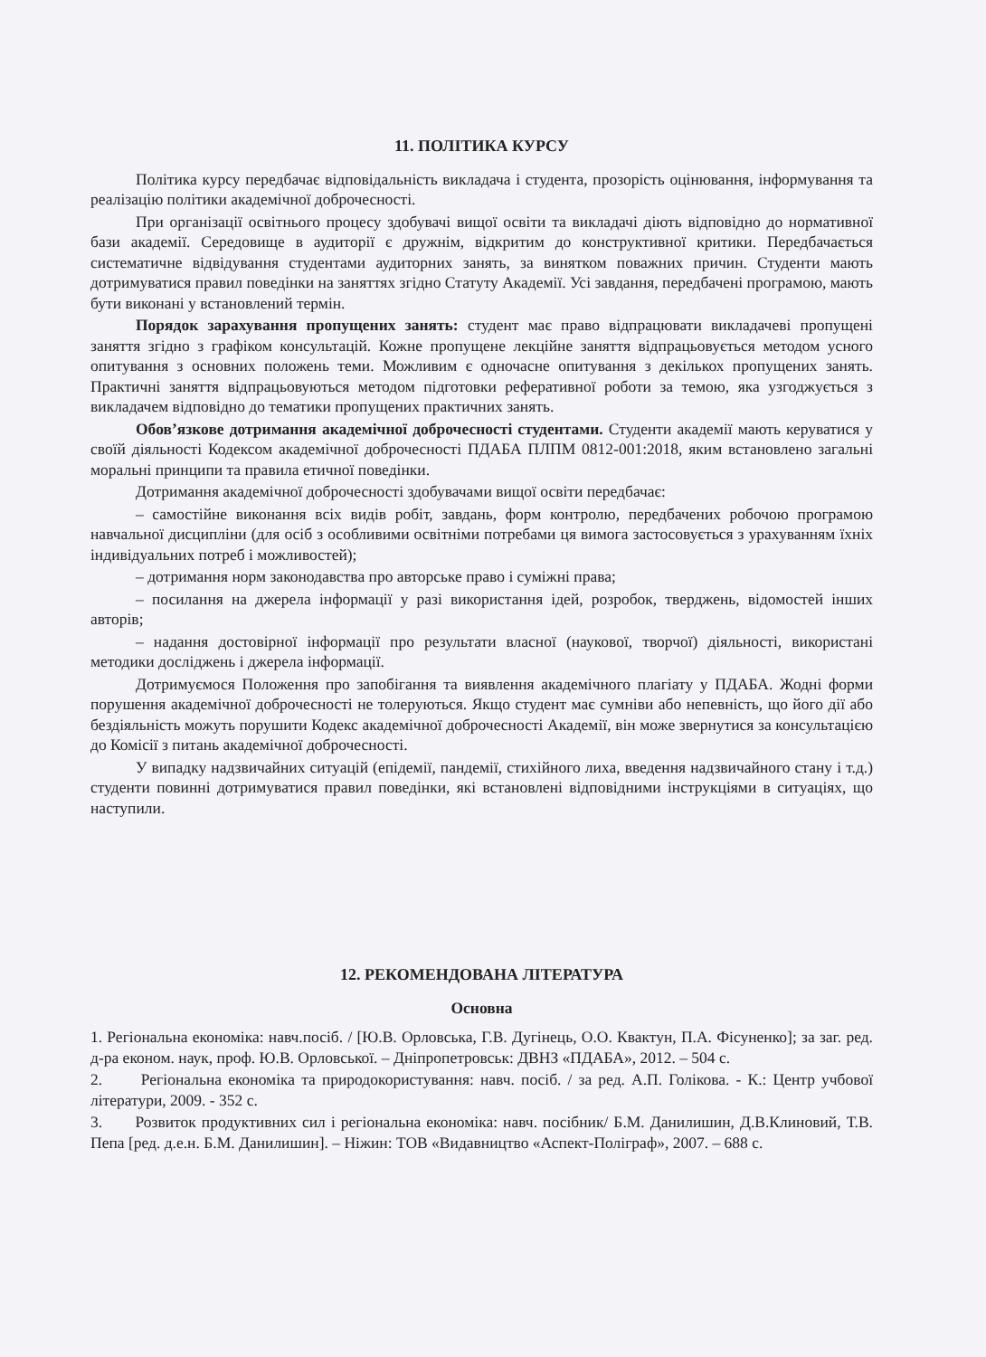11. ПОЛІТИКА КУРСУ
Політика курсу передбачає відповідальність викладача і студента, прозорість оцінювання, інформування та реалізацію політики академічної доброчесності.
При організації освітнього процесу здобувачі вищої освіти та викладачі діють відповідно до нормативної бази академії. Середовище в аудиторії є дружнім, відкритим до конструктивної критики. Передбачається систематичне відвідування студентами аудиторних занять, за винятком поважних причин. Студенти мають дотримуватися правил поведінки на заняттях згідно Статуту Академії. Усі завдання, передбачені програмою, мають бути виконані у встановлений термін.
Порядок зарахування пропущених занять: студент має право відпрацювати викладачеві пропущені заняття згідно з графіком консультацій. Кожне пропущене лекційне заняття відпрацьовується методом усного опитування з основних положень теми. Можливим є одночасне опитування з декількох пропущених занять. Практичні заняття відпрацьовуються методом підготовки реферативної роботи за темою, яка узгоджується з викладачем відповідно до тематики пропущених практичних занять.
Обов’язкове дотримання академічної доброчесності студентами. Студенти академії мають керуватися у своїй діяльності Кодексом академічної доброчесності ПДАБА ПЛПМ 0812-001:2018, яким встановлено загальні моральні принципи та правила етичної поведінки.
Дотримання академічної доброчесності здобувачами вищої освіти передбачає:
– самостійне виконання всіх видів робіт, завдань, форм контролю, передбачених робочою програмою навчальної дисципліни (для осіб з особливими освітніми потребами ця вимога застосовується з урахуванням їхніх індивідуальних потреб і можливостей);
– дотримання норм законодавства про авторське право і суміжні права;
– посилання на джерела інформації у разі використання ідей, розробок, тверджень, відомостей інших авторів;
– надання достовірної інформації про результати власної (наукової, творчої) діяльності, використані методики досліджень і джерела інформації.
Дотримуємося Положення про запобігання та виявлення академічного плагіату у ПДАБА. Жодні форми порушення академічної доброчесності не толеруються. Якщо студент має сумніви або непевність, що його дії або бездіяльність можуть порушити Кодекс академічної доброчесності Академії, він може звернутися за консультацією до Комісії з питань академічної доброчесності.
У випадку надзвичайних ситуацій (епідемії, пандемії, стихійного лиха, введення надзвичайного стану і т.д.) студенти повинні дотримуватися правил поведінки, які встановлені відповідними інструкціями в ситуаціях, що наступили.
12. РЕКОМЕНДОВАНА ЛІТЕРАТУРА
Основна
1. Регіональна економіка: навч.посіб. / [Ю.В. Орловська, Г.В. Дугінець, О.О. Квактун, П.А. Фісуненко]; за заг. ред. д-ра економ. наук, проф. Ю.В. Орловської. – Дніпропетровськ: ДВНЗ «ПДАБА», 2012. – 504 с.
2. Регіональна економіка та природокористування: навч. посіб. / за ред. А.П. Голікова. - К.: Центр учбової літератури, 2009. - 352 с.
3. Розвиток продуктивних сил і регіональна економіка: навч. посібник/ Б.М. Данилишин, Д.В.Клиновий, Т.В. Пепа [ред. д.е.н. Б.М. Данилишин]. – Ніжин: ТОВ «Видавництво «Аспект-Поліграф», 2007. – 688 с.